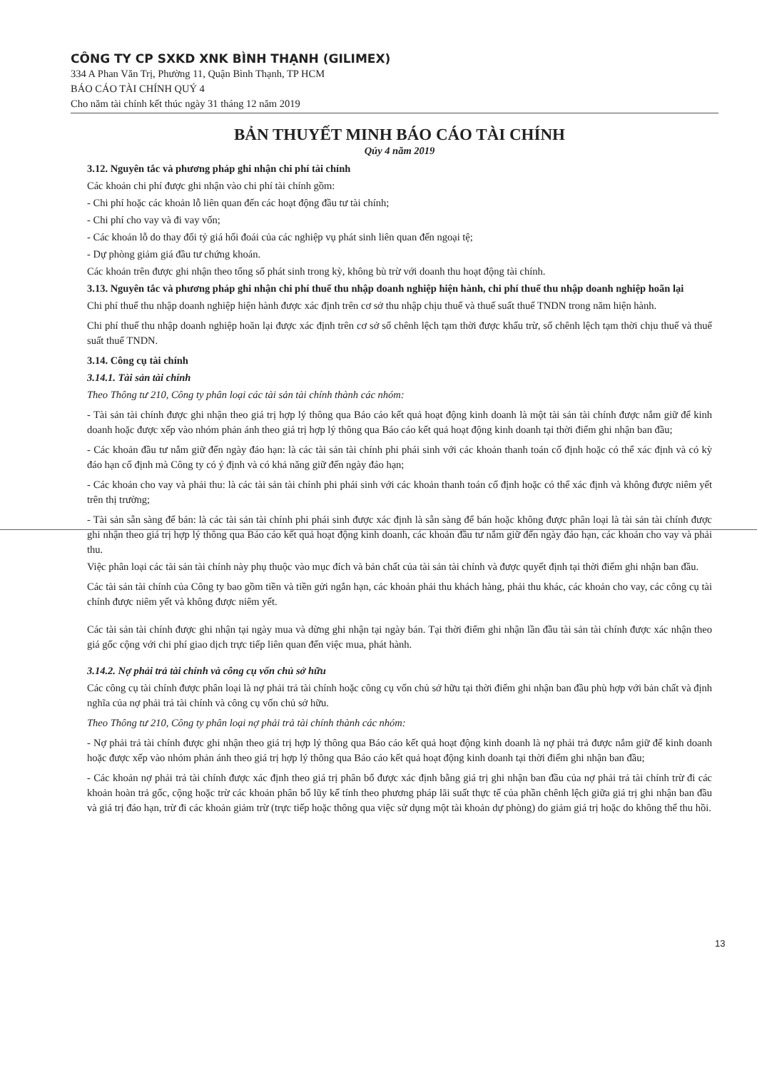CÔNG TY CP SXKD XNK BÌNH THẠNH (GILIMEX)
334 A Phan Văn Trị, Phường 11, Quận Bình Thạnh, TP HCM
BÁO CÁO TÀI CHÍNH QUÝ 4
Cho năm tài chính kết thúc ngày 31 tháng 12 năm 2019
BẢN THUYẾT MINH BÁO CÁO TÀI CHÍNH
Qúy 4 năm 2019
3.12. Nguyên tắc và phương pháp ghi nhận chi phí tài chính
Các khoản chi phí được ghi nhận vào chi phí tài chính gồm:
- Chi phí hoặc các khoản lỗ liên quan đến các hoạt động đầu tư tài chính;
- Chi phí cho vay và đi vay vốn;
- Các khoản lỗ do thay đổi tỷ giá hối đoái của các nghiệp vụ phát sinh liên quan đến ngoại tệ;
- Dự phòng giảm giá đầu tư chứng khoán.
Các khoản trên được ghi nhận theo tổng số phát sinh trong kỳ, không bù trừ với doanh thu hoạt động tài chính.
3.13. Nguyên tắc và phương pháp ghi nhận chi phí thuế thu nhập doanh nghiệp hiện hành, chi phí thuế thu nhập doanh nghiệp hoãn lại
Chi phí thuế thu nhập doanh nghiệp hiện hành được xác định trên cơ sở thu nhập chịu thuế và thuế suất thuế TNDN trong năm hiện hành.
Chi phí thuế thu nhập doanh nghiệp hoãn lại được xác định trên cơ sở số chênh lệch tạm thời được khấu trừ, số chênh lệch tạm thời chịu thuế và thuế suất thuế TNDN.
3.14. Công cụ tài chính
3.14.1. Tài sản tài chính
Theo Thông tư 210, Công ty phân loại các tài sản tài chính thành các nhóm:
- Tài sản tài chính được ghi nhận theo giá trị hợp lý thông qua Báo cáo kết quả hoạt động kinh doanh là một tài sản tài chính được nắm giữ để kinh doanh hoặc được xếp vào nhóm phản ánh theo giá trị hợp lý thông qua Báo cáo kết quả hoạt động kinh doanh tại thời điểm ghi nhận ban đầu;
- Các khoản đầu tư nắm giữ đến ngày đáo hạn: là các tài sản tài chính phi phái sinh với các khoản thanh toán cố định hoặc có thể xác định và có kỳ đáo hạn cố định mà Công ty có ý định và có khả năng giữ đến ngày đáo hạn;
- Các khoản cho vay và phải thu: là các tài sản tài chính phi phái sinh với các khoản thanh toán cố định hoặc có thể xác định và không được niêm yết trên thị trường;
- Tài sản sẵn sàng để bán: là các tài sản tài chính phi phái sinh được xác định là sẵn sàng để bán hoặc không được phân loại là tài sản tài chính được ghi nhận theo giá trị hợp lý thông qua Báo cáo kết quả hoạt động kinh doanh, các khoản đầu tư nắm giữ đến ngày đáo hạn, các khoản cho vay và phải thu.
Việc phân loại các tài sản tài chính này phụ thuộc vào mục đích và bản chất của tài sản tài chính và được quyết định tại thời điểm ghi nhận ban đầu.
Các tài sản tài chính của Công ty bao gồm tiền và tiền gửi ngắn hạn, các khoản phải thu khách hàng, phải thu khác, các khoản cho vay, các công cụ tài chính được niêm yết và không được niêm yết.
Các tài sản tài chính được ghi nhận tại ngày mua và dừng ghi nhận tại ngày bán. Tại thời điểm ghi nhận lần đầu tài sản tài chính được xác nhận theo giá gốc cộng với chi phí giao dịch trực tiếp liên quan đến việc mua, phát hành.
3.14.2. Nợ phải trả tài chính và công cụ vốn chủ sở hữu
Các công cụ tài chính được phân loại là nợ phải trả tài chính hoặc công cụ vốn chủ sở hữu tại thời điểm ghi nhận ban đầu phù hợp với bản chất và định nghĩa của nợ phải trả tài chính và công cụ vốn chủ sở hữu.
Theo Thông tư 210, Công ty phân loại nợ phải trả tài chính thành các nhóm:
- Nợ phải trả tài chính được ghi nhận theo giá trị hợp lý thông qua Báo cáo kết quả hoạt động kinh doanh là nợ phải trả được nắm giữ để kinh doanh hoặc được xếp vào nhóm phản ánh theo giá trị hợp lý thông qua Báo cáo kết quả hoạt động kinh doanh tại thời điểm ghi nhận ban đầu;
- Các khoản nợ phải trả tài chính được xác định theo giá trị phân bổ được xác định bằng giá trị ghi nhận ban đầu của nợ phải trả tài chính trừ đi các khoản hoàn trả gốc, cộng hoặc trừ các khoản phân bổ lũy kế tính theo phương pháp lãi suất thực tế của phần chênh lệch giữa giá trị ghi nhận ban đầu và giá trị đáo hạn, trừ đi các khoản giảm trừ (trực tiếp hoặc thông qua việc sử dụng một tài khoản dự phòng) do giảm giá trị hoặc do không thể thu hồi.
13